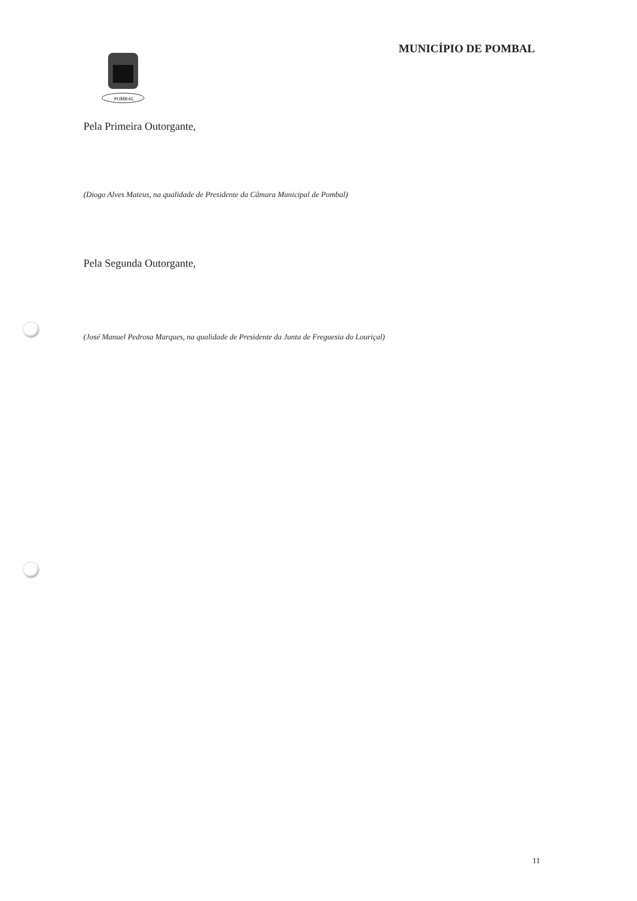POMBAL
MUNICÍPIO DE POMBAL
Pela Primeira Outorgante,
(Diogo Alves Mateus, na qualidade de Presidente da Câmara Municipal de Pombal)
Pela Segunda Outorgante,
(José Manuel Pedrosa Marques, na qualidade de Presidente da Junta de Freguesia do Louriçal)
11